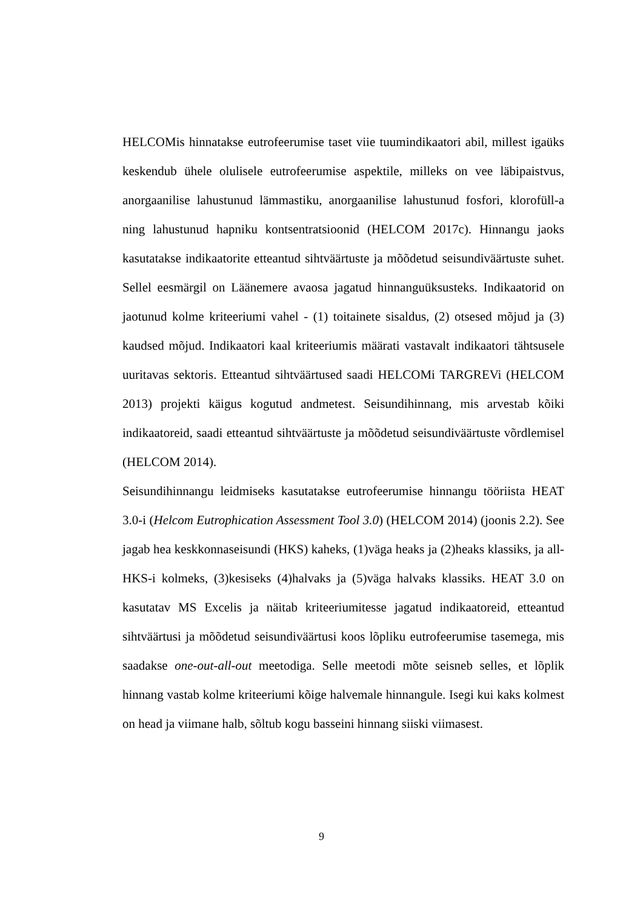HELCOMis hinnatakse eutrofeerumise taset viie tuumindikaatori abil, millest igaüks keskendub ühele olulisele eutrofeerumise aspektile, milleks on vee läbipaistvus, anorgaanilise lahustunud lämmastiku, anorgaanilise lahustunud fosfori, klorofüll-a ning lahustunud hapniku kontsentratsioonid (HELCOM 2017c). Hinnangu jaoks kasutatakse indikaatorite etteantud sihtväärtuste ja mõõdetud seisundiväärtuste suhet. Sellel eesmärgil on Läänemere avaosa jagatud hinnanguüksusteks. Indikaatorid on jaotunud kolme kriteeriumi vahel - (1) toitainete sisaldus, (2) otsesed mõjud ja (3) kaudsed mõjud. Indikaatori kaal kriteeriumis määrati vastavalt indikaatori tähtsusele uuritavas sektoris. Etteantud sihtväärtused saadi HELCOMi TARGREVi (HELCOM 2013) projekti käigus kogutud andmetest. Seisundihinnang, mis arvestab kõiki indikaatoreid, saadi etteantud sihtväärtuste ja mõõdetud seisundiväärtuste võrdlemisel (HELCOM 2014).
Seisundihinnangu leidmiseks kasutatakse eutrofeerumise hinnangu tööriista HEAT 3.0-i (Helcom Eutrophication Assessment Tool 3.0) (HELCOM 2014) (joonis 2.2). See jagab hea keskkonnaseisundi (HKS) kaheks, (1)väga heaks ja (2)heaks klassiks, ja all-HKS-i kolmeks, (3)kesiseks (4)halvaks ja (5)väga halvaks klassiks. HEAT 3.0 on kasutatav MS Excelis ja näitab kriteeriumitesse jagatud indikaatoreid, etteantud sihtväärtusi ja mõõdetud seisundiväärtusi koos lõpliku eutrofeerumise tasemega, mis saadakse one-out-all-out meetodiga. Selle meetodi mõte seisneb selles, et lõplik hinnang vastab kolme kriteeriumi kõige halvemale hinnangule. Isegi kui kaks kolmest on head ja viimane halb, sõltub kogu basseini hinnang siiski viimasest.
9